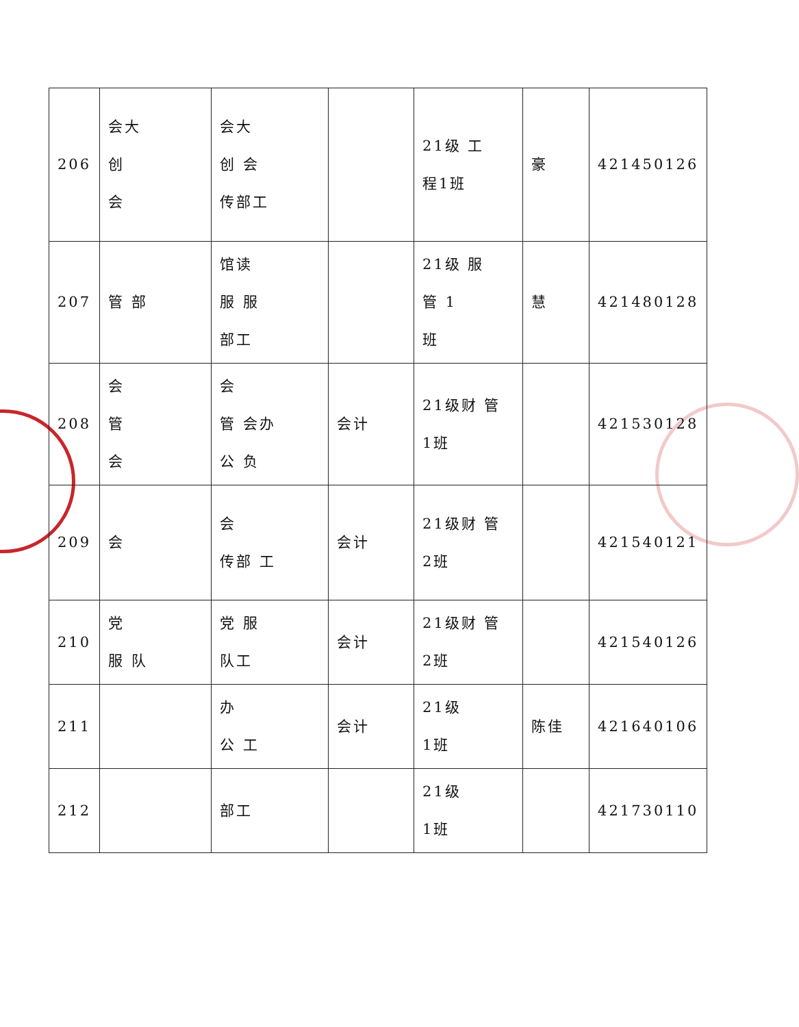| 206 | 会大 创 会 | 会大 创 会 传部工 | | 21级 工 程1班 | 豪 | 421450126 |
| 207 | 管 部 | 馆读 服 服 部工 | | 21级 服 管 1 班 | 慧 | 421480128 |
| 208 | 会 管 会 | 会 管 会办 公 负 | 会计 | 21级财 管 1班 | | 421530128 |
| 209 | 会 | 会 传部 工 | 会计 | 21级财 管 2班 | | 421540121 |
| 210 | 党 服 队 | 党 服 队工 | 会计 | 21级财 管 2班 | | 421540126 |
| 211 | | 办 公 工 | 会计 | 21级 1班 | 陈佳 | 421640106 |
| 212 | | 部工 | | 21级 1班 | | 421730110 |